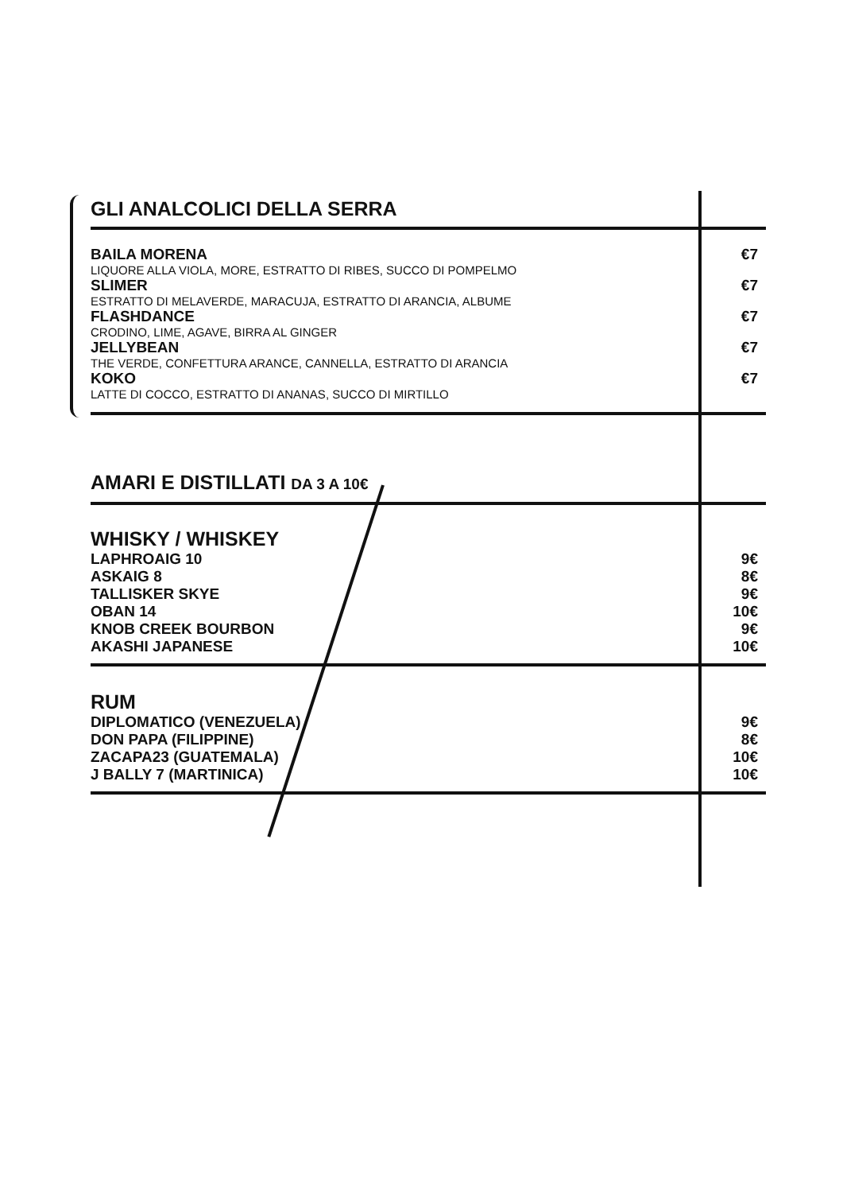| GLI ANALCOLICI DELLA SERRA | |
| BAILA MORENA LIQUORE ALLA VIOLA, MORE, ESTRATTO DI RIBES, SUCCO DI POMPELMO | €7 |
| SLIMER ESTRATTO DI MELAVERDE, MARACUJA, ESTRATTO DI ARANCIA, ALBUME | €7 |
| FLASHDANCE CRODINO, LIME, AGAVE, BIRRA AL GINGER | €7 |
| JELLYBEAN THE VERDE, CONFETTURA ARANCE, CANNELLA, ESTRATTO DI ARANCIA | €7 |
| KOKO LATTE DI COCCO, ESTRATTO DI ANANAS, SUCCO DI MIRTILLO | €7 |
| AMARI E DISTILLATI DA 3 A 10€ | |
| WHISKY / WHISKEY | |
| LAPHROAIG 10 | 9€ |
| ASKAIG 8 | 8€ |
| TALLISKER SKYE | 9€ |
| OBAN 14 | 10€ |
| KNOB CREEK BOURBON | 9€ |
| AKASHI JAPANESE | 10€ |
| RUM | |
| DIPLOMATICO (VENEZUELA) | 9€ |
| DON PAPA (FILIPPINE) | 8€ |
| ZACAPA23 (GUATEMALA) | 10€ |
| J BALLY 7 (MARTINICA) | 10€ |